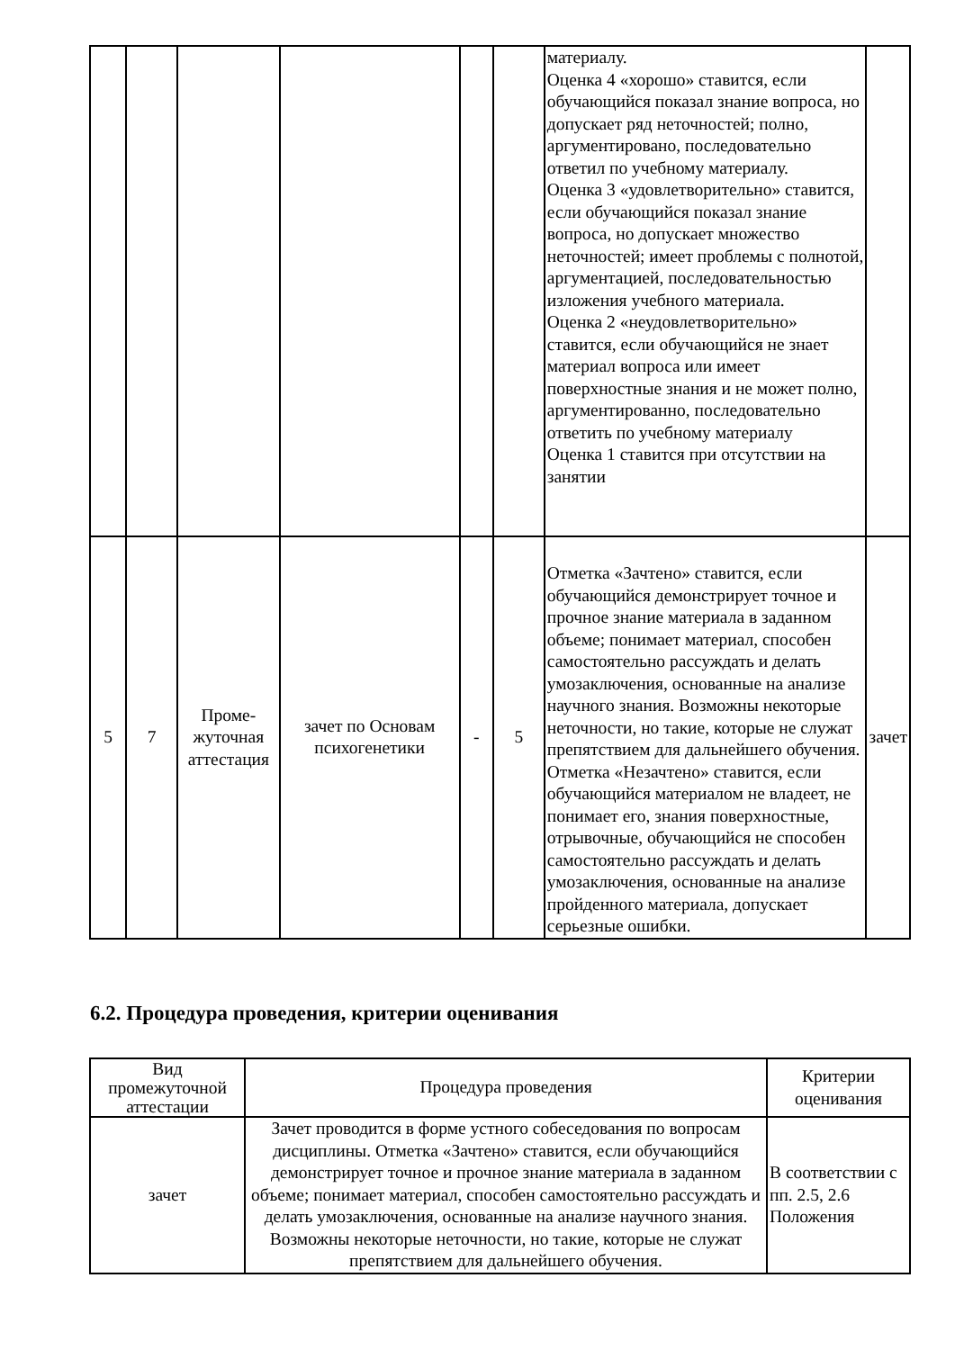| | | | | | | материалу. Оценка 4 «хорошо» ставится, если обучающийся показал знание вопроса, но допускает ряд неточностей; полно, аргументировано, последовательно ответил по учебному материалу. Оценка 3 «удовлетворительно» ставится, если обучающийся показал знание вопроса, но допускает множество неточностей; имеет проблемы с полнотой, аргументацией, последовательностью изложения учебного материала. Оценка 2 «неудовлетворительно» ставится, если обучающийся не знает материал вопроса или имеет поверхностные знания и не может полно, аргументированно, последовательно ответить по учебному материалу Оценка 1 ставится при отсутствии на занятии | |
| 5 | 7 | Проме- жуточная аттестация | зачет по Основам психогенетики | - | 5 | Отметка «Зачтено» ставится, если обучающийся демонстрирует точное и прочное знание материала в заданном объеме; понимает материал, способен самостоятельно рассуждать и делать умозаключения, основанные на анализе научного знания. Возможны некоторые неточности, но такие, которые не служат препятствием для дальнейшего обучения. Отметка «Незачтено» ставится, если обучающийся материалом не владеет, не понимает его, знания поверхностные, отрывочные, обучающийся не способен самостоятельно рассуждать и делать умозаключения, основанные на анализе пройденного материала, допускает серьезные ошибки. | зачет |
6.2. Процедура проведения, критерии оценивания
| Вид промежуточной аттестации | Процедура проведения | Критерии оценивания |
| --- | --- | --- |
| зачет | Зачет проводится в форме устного собеседования по вопросам дисциплины. Отметка «Зачтено» ставится, если обучающийся демонстрирует точное и прочное знание материала в заданном объеме; понимает материал, способен самостоятельно рассуждать и делать умозаключения, основанные на анализе научного знания. Возможны некоторые неточности, но такие, которые не служат препятствием для дальнейшего обучения. | В соответствии с пп. 2.5, 2.6 Положения |